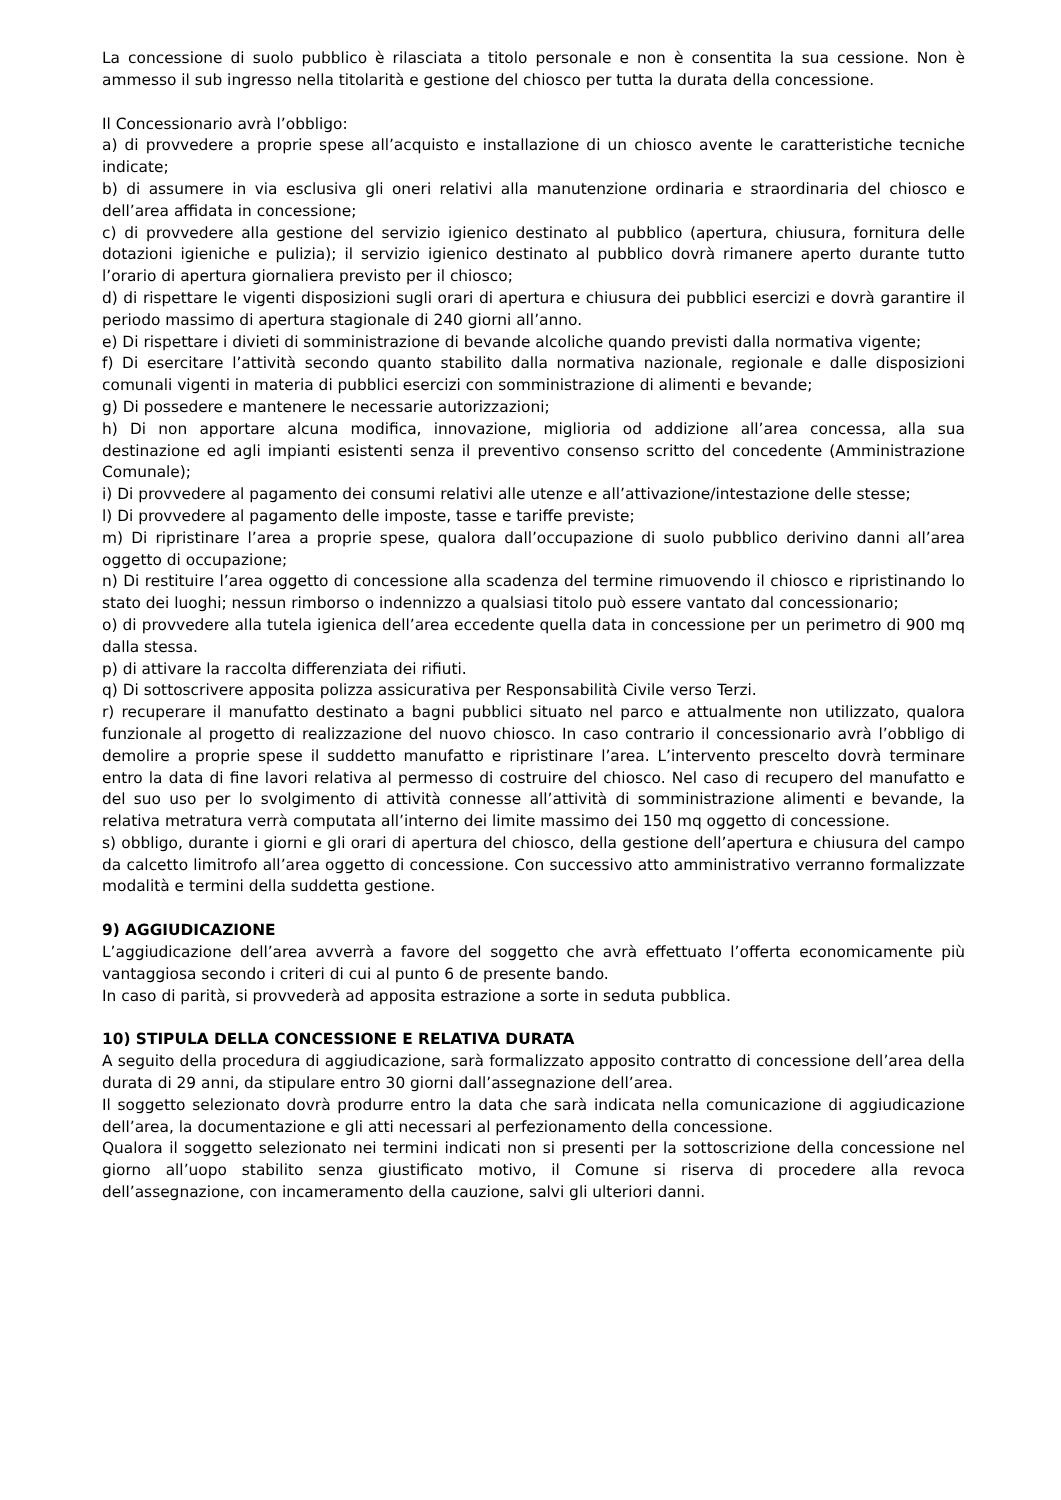La concessione di suolo pubblico è rilasciata a titolo personale e non è consentita la sua cessione. Non è ammesso il sub ingresso nella titolarità e gestione del chiosco per tutta la durata della concessione.
Il Concessionario avrà l’obbligo:
a) di provvedere a proprie spese all’acquisto e installazione di un chiosco avente le caratteristiche tecniche indicate;
b) di assumere in via esclusiva gli oneri relativi alla manutenzione ordinaria e straordinaria del chiosco e dell’area affidata in concessione;
c) di provvedere alla gestione del servizio igienico destinato al pubblico (apertura, chiusura, fornitura delle dotazioni igieniche e pulizia); il servizio igienico destinato al pubblico dovrà rimanere aperto durante tutto l’orario di apertura giornaliera previsto per il chiosco;
d) di rispettare le vigenti disposizioni sugli orari di apertura e chiusura dei pubblici esercizi e dovrà garantire il periodo massimo di apertura stagionale di 240 giorni all’anno.
e) Di rispettare i divieti di somministrazione di bevande alcoliche quando previsti dalla normativa vigente;
f) Di esercitare l’attività secondo quanto stabilito dalla normativa nazionale, regionale e dalle disposizioni comunali vigenti in materia di pubblici esercizi con somministrazione di alimenti e bevande;
g) Di possedere e mantenere le necessarie autorizzazioni;
h) Di non apportare alcuna modifica, innovazione, miglioria od addizione all’area concessa, alla sua destinazione ed agli impianti esistenti senza il preventivo consenso scritto del concedente (Amministrazione Comunale);
i) Di provvedere al pagamento dei consumi relativi alle utenze e all’attivazione/intestazione delle stesse;
l) Di provvedere al pagamento delle imposte, tasse e tariffe previste;
m) Di ripristinare l’area a proprie spese, qualora dall’occupazione di suolo pubblico derivino danni all’area oggetto di occupazione;
n) Di restituire l’area oggetto di concessione alla scadenza del termine rimuovendo il chiosco e ripristinando lo stato dei luoghi; nessun rimborso o indennizzo a qualsiasi titolo può essere vantato dal concessionario;
o) di provvedere alla tutela igienica dell’area eccedente quella data in concessione per un perimetro di 900 mq dalla stessa.
p) di attivare la raccolta differenziata dei rifiuti.
q) Di sottoscrivere apposita polizza assicurativa per Responsabilità Civile verso Terzi.
r) recuperare il manufatto destinato a bagni pubblici situato nel parco e attualmente non utilizzato, qualora funzionale al progetto di realizzazione del nuovo chiosco. In caso contrario il concessionario avrà l’obbligo di demolire a proprie spese il suddetto manufatto e ripristinare l’area. L’intervento prescelto dovrà terminare entro la data di fine lavori relativa al permesso di costruire del chiosco. Nel caso di recupero del manufatto e del suo uso per lo svolgimento di attività connesse all’attività di somministrazione alimenti e bevande, la relativa metratura verrà computata all’interno dei limite massimo dei 150 mq oggetto di concessione.
s) obbligo, durante i giorni e gli orari di apertura del chiosco, della gestione dell’apertura e chiusura del campo da calcetto limitrofo all’area oggetto di concessione. Con successivo atto amministrativo verranno formalizzate modalità e termini della suddetta gestione.
9) AGGIUDICAZIONE
L’aggiudicazione dell’area avverrà a favore del soggetto che avrà effettuato l’offerta economicamente più vantaggiosa secondo i criteri di cui al punto 6 de presente bando.
In caso di parità, si provvederà ad apposita estrazione a sorte in seduta pubblica.
10) STIPULA DELLA CONCESSIONE E RELATIVA DURATA
A seguito della procedura di aggiudicazione, sarà formalizzato apposito contratto di concessione dell’area della durata di 29 anni, da stipulare entro 30 giorni dall’assegnazione dell’area.
Il soggetto selezionato dovrà produrre entro la data che sarà indicata nella comunicazione di aggiudicazione dell’area, la documentazione e gli atti necessari al perfezionamento della concessione.
Qualora il soggetto selezionato nei termini indicati non si presenti per la sottoscrizione della concessione nel giorno all’uopo stabilito senza giustificato motivo, il Comune si riserva di procedere alla revoca dell’assegnazione, con incameramento della cauzione, salvi gli ulteriori danni.